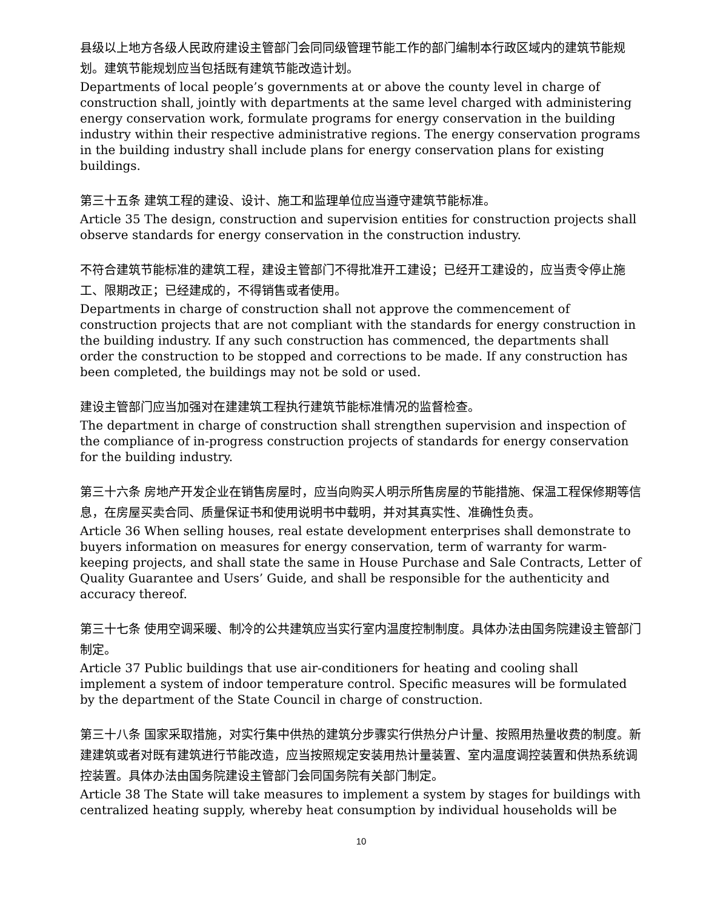县级以上地方各级人民政府建设主管部门会同同级管理节能工作的部门编制本行政区域内的建筑节能规划。建筑节能规划应当包括既有建筑节能改造计划。
Departments of local people’s governments at or above the county level in charge of construction shall, jointly with departments at the same level charged with administering energy conservation work, formulate programs for energy conservation in the building industry within their respective administrative regions. The energy conservation programs in the building industry shall include plans for energy conservation plans for existing buildings.
第三十五条 建筑工程的建设、设计、施工和监理单位应当遵守建筑节能标准。
Article 35 The design, construction and supervision entities for construction projects shall observe standards for energy conservation in the construction industry.
不符合建筑节能标准的建筑工程，建设主管部门不得批准开工建设；已经开工建设的，应当责令停止施工、限期改正；已经建成的，不得销售或者使用。
Departments in charge of construction shall not approve the commencement of construction projects that are not compliant with the standards for energy construction in the building industry. If any such construction has commenced, the departments shall order the construction to be stopped and corrections to be made. If any construction has been completed, the buildings may not be sold or used.
建设主管部门应当加强对在建建筑工程执行建筑节能标准情况的监督检查。
The department in charge of construction shall strengthen supervision and inspection of the compliance of in-progress construction projects of standards for energy conservation for the building industry.
第三十六条 房地产开发企业在销售房屋时，应当向购买人明示所售房屋的节能措施、保温工程保修期等信息，在房屋买卖合同、质量保证书和使用说明书中载明，并对其真实性、准确性负责。
Article 36 When selling houses, real estate development enterprises shall demonstrate to buyers information on measures for energy conservation, term of warranty for warm-keeping projects, and shall state the same in House Purchase and Sale Contracts, Letter of Quality Guarantee and Users’ Guide, and shall be responsible for the authenticity and accuracy thereof.
第三十七条 使用空调采暖、制冷的公共建筑应当实行室内温度控制制度。具体办法由国务院建设主管部门制定。
Article 37 Public buildings that use air-conditioners for heating and cooling shall implement a system of indoor temperature control. Specific measures will be formulated by the department of the State Council in charge of construction.
第三十八条 国家采取措施，对实行集中供热的建筑分步骤实行供热分户计量、按照用热量收费的制度。新建建筑或者对既有建筑进行节能改造，应当按照规定安装用热计量装置、室内温度调控装置和供热系统调控装置。具体办法由国务院建设主管部门会同国务院有关部门制定。
Article 38 The State will take measures to implement a system by stages for buildings with centralized heating supply, whereby heat consumption by individual households will be
10